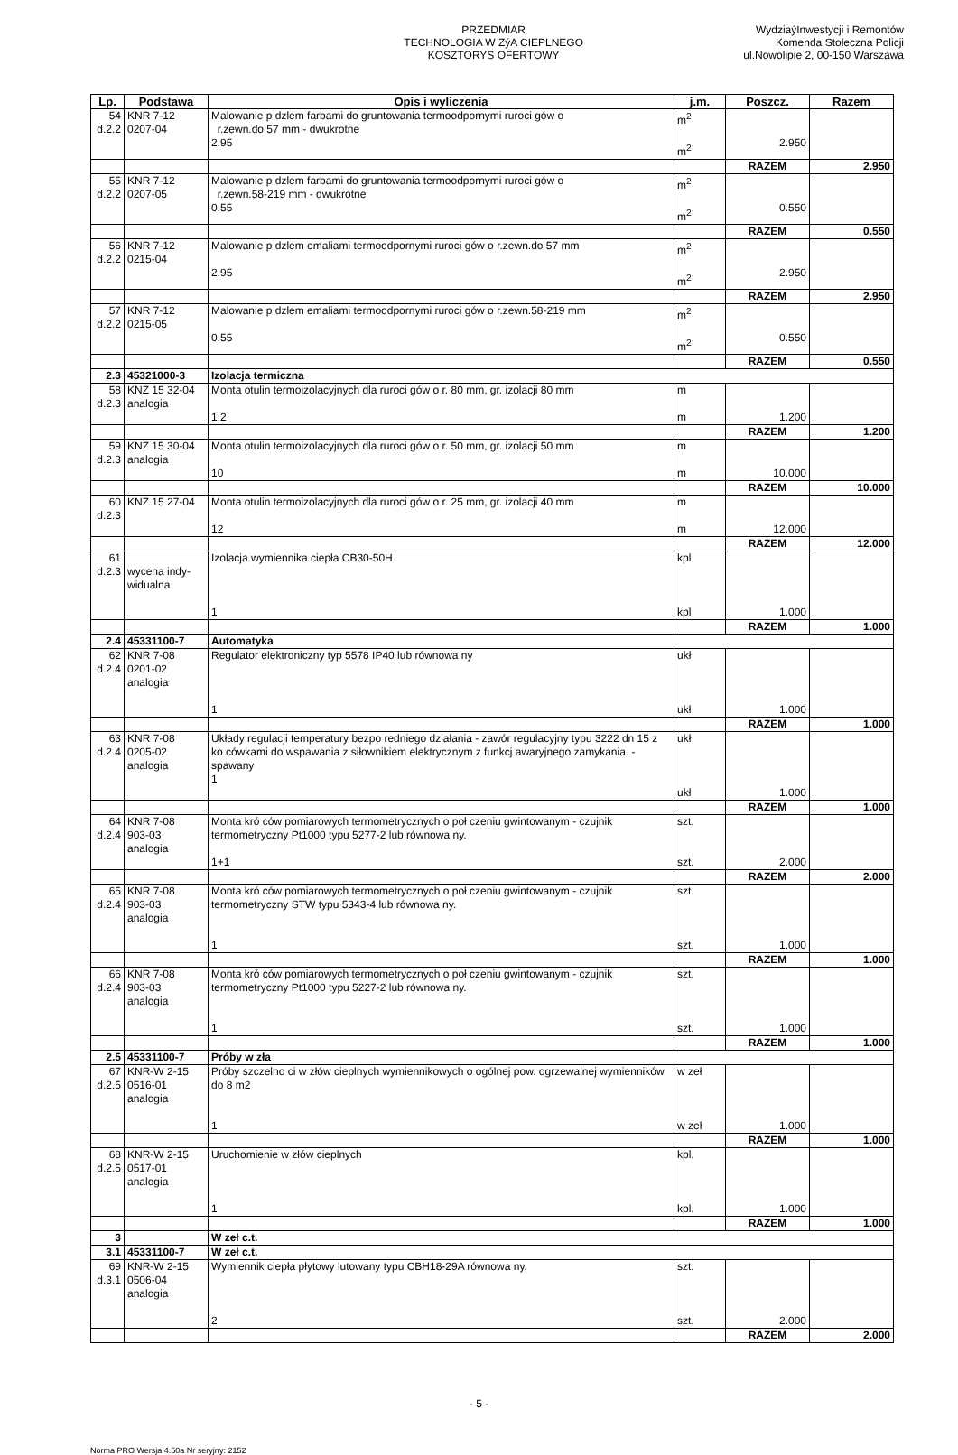PRZEDMIAR
TECHNOLOGIA W ZýA CIEPLNEGO
KOSZTORYS OFERTOWY
WydziaýInwestycji i Remontów
Komenda Stołeczna Policji
ul.Nowolipie 2, 00-150 Warszawa
| Lp. | Podstawa | Opis i wyliczenia | j.m. | Poszcz. | Razem |
| --- | --- | --- | --- | --- | --- |
| 54 d.2.2 | KNR 7-12 0207-04 | Malowanie p dzlem farbami do gruntowania termoodpornymi ruroci gów o r.zewn.do 57 mm - dwukrotne 2.95 | m<sup>2</sup> m<sup>2</sup> | 2.950 | |
| | | | | RAZEM | 2.950 |
| 55 d.2.2 | KNR 7-12 0207-05 | Malowanie p dzlem farbami do gruntowania termoodpornymi ruroci gów o r.zewn.58-219 mm - dwukrotne 0.55 | m<sup>2</sup> m<sup>2</sup> | 0.550 | |
| | | | | RAZEM | 0.550 |
| 56 d.2.2 | KNR 7-12 0215-04 | Malowanie p dzlem emaliami termoodpornymi ruroci gów o r.zewn.do 57 mm 2.95 | m<sup>2</sup> m<sup>2</sup> | 2.950 | |
| | | | | RAZEM | 2.950 |
| 57 d.2.2 | KNR 7-12 0215-05 | Malowanie p dzlem emaliami termoodpornymi ruroci gów o r.zewn.58-219 mm 0.55 | m<sup>2</sup> m<sup>2</sup> | 0.550 | |
| | | | | RAZEM | 0.550 |
| 2.3 | 45321000-3 | Izolacja termiczna | | | |
| 58 d.2.3 | KNZ 15 32-04 analogia | Monta otulin termoizolacyjnych dla ruroci gów o r. 80 mm, gr. izolacji 80 mm 1.2 | m m | 1.200 | |
| | | | | RAZEM | 1.200 |
| 59 d.2.3 | KNZ 15 30-04 analogia | Monta otulin termoizolacyjnych dla ruroci gów o r. 50 mm, gr. izolacji 50 mm 10 | m m | 10.000 | |
| | | | | RAZEM | 10.000 |
| 60 d.2.3 | KNZ 15 27-04 | Monta otulin termoizolacyjnych dla ruroci gów o r. 25 mm, gr. izolacji 40 mm 12 | m m | 12.000 | |
| | | | | RAZEM | 12.000 |
| 61 d.2.3 | wycena indy- widualna | Izolacja wymiennika ciepła CB30-50H 1 | kpl kpl | 1.000 | |
| | | | | RAZEM | 1.000 |
| 2.4 | 45331100-7 | Automatyka | | | |
| 62 d.2.4 | KNR 7-08 0201-02 analogia | Regulator elektroniczny typ 5578 IP40 lub równowa ny 1 | ukł ukł | 1.000 | |
| | | | | RAZEM | 1.000 |
| 63 d.2.4 | KNR 7-08 0205-02 analogia | Układy regulacji temperatury bezpo redniego działania - zawór regulacyjny typu 3222 dn 15 z ko cówkami do wspawania z siłownikiem elektrycznym z funkcj awaryjnego zamykania. - spawany 1 | ukł ukł | 1.000 | |
| | | | | RAZEM | 1.000 |
| 64 d.2.4 | KNR 7-08 903-03 analogia | Monta kró ców pomiarowych termometrycznych o poł czeniu gwintowanym - czujnik termometryczny Pt1000 typu 5277-2 lub równowa ny. 1+1 | szt. szt. | 2.000 | |
| | | | | RAZEM | 2.000 |
| 65 d.2.4 | KNR 7-08 903-03 analogia | Monta kró ców pomiarowych termometrycznych o poł czeniu gwintowanym - czujnik termometryczny STW typu 5343-4 lub równowa ny. 1 | szt. szt. | 1.000 | |
| | | | | RAZEM | 1.000 |
| 66 d.2.4 | KNR 7-08 903-03 analogia | Monta kró ców pomiarowych termometrycznych o poł czeniu gwintowanym - czujnik termometryczny Pt1000 typu 5227-2 lub równowa ny. 1 | szt. szt. | 1.000 | |
| | | | | RAZEM | 1.000 |
| 2.5 | 45331100-7 | Próby w zła | | | |
| 67 d.2.5 | KNR-W 2-15 0516-01 analogia | Próby szczelno ci w złów cieplnych wymiennikowych o ogólnej pow. ogrzewalnej wymienników do 8 m2 1 | w zeł w zeł | 1.000 | |
| | | | | RAZEM | 1.000 |
| 68 d.2.5 | KNR-W 2-15 0517-01 analogia | Uruchomienie w złów cieplnych 1 | kpl. kpl. | 1.000 | |
| | | | | RAZEM | 1.000 |
| 3 | | W zeł c.t. | | | |
| 3.1 | 45331100-7 | W zeł c.t. | | | |
| 69 d.3.1 | KNR-W 2-15 0506-04 analogia | Wymiennik ciepła płytowy lutowany typu CBH18-29A równowa ny. 2 | szt. szt. | 2.000 | |
| | | | | RAZEM | 2.000 |
- 5 -
Norma PRO Wersja 4.50a Nr seryjny: 2152